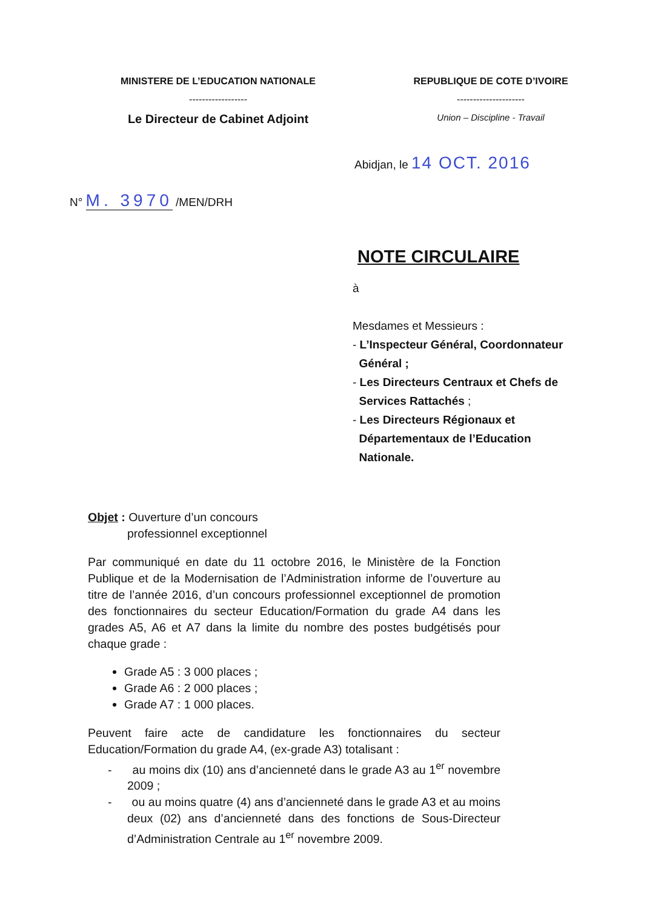MINISTERE DE L’EDUCATION NATIONALE
------------------
Le Directeur de Cabinet Adjoint
REPUBLIQUE DE COTE D’IVOIRE
---------------------
Union – Discipline - Travail
Abidjan, le 14 OCT. 2016
N° M. 3970 /MEN/DRH
NOTE CIRCULAIRE
à
Mesdames et Messieurs :
- L’Inspecteur Général, Coordonnateur
Général ;
- Les Directeurs Centraux et Chefs de
Services Rattachés ;
- Les Directeurs Régionaux et
Départementaux de l’Education
Nationale.
Objet : Ouverture d’un concours
professionnel exceptionnel
Par communiqué en date du 11 octobre 2016, le Ministère de la Fonction Publique et de la Modernisation de l’Administration informe de l’ouverture au titre de l’année 2016, d’un concours professionnel exceptionnel de promotion des fonctionnaires du secteur Education/Formation du grade A4 dans les grades A5, A6 et A7 dans la limite du nombre des postes budgétisés pour chaque grade :
Grade A5 : 3 000 places ;
Grade A6 : 2 000 places ;
Grade A7 : 1 000 places.
Peuvent faire acte de candidature les fonctionnaires du secteur Education/Formation du grade A4, (ex-grade A3) totalisant :
- au moins dix (10) ans d’ancienneté dans le grade A3 au 1<sup>er</sup> novembre 2009 ;
- ou au moins quatre (4) ans d’ancienneté dans le grade A3 et au moins deux (02) ans d’ancienneté dans des fonctions de Sous-Directeur d’Administration Centrale au 1<sup>er</sup> novembre 2009.